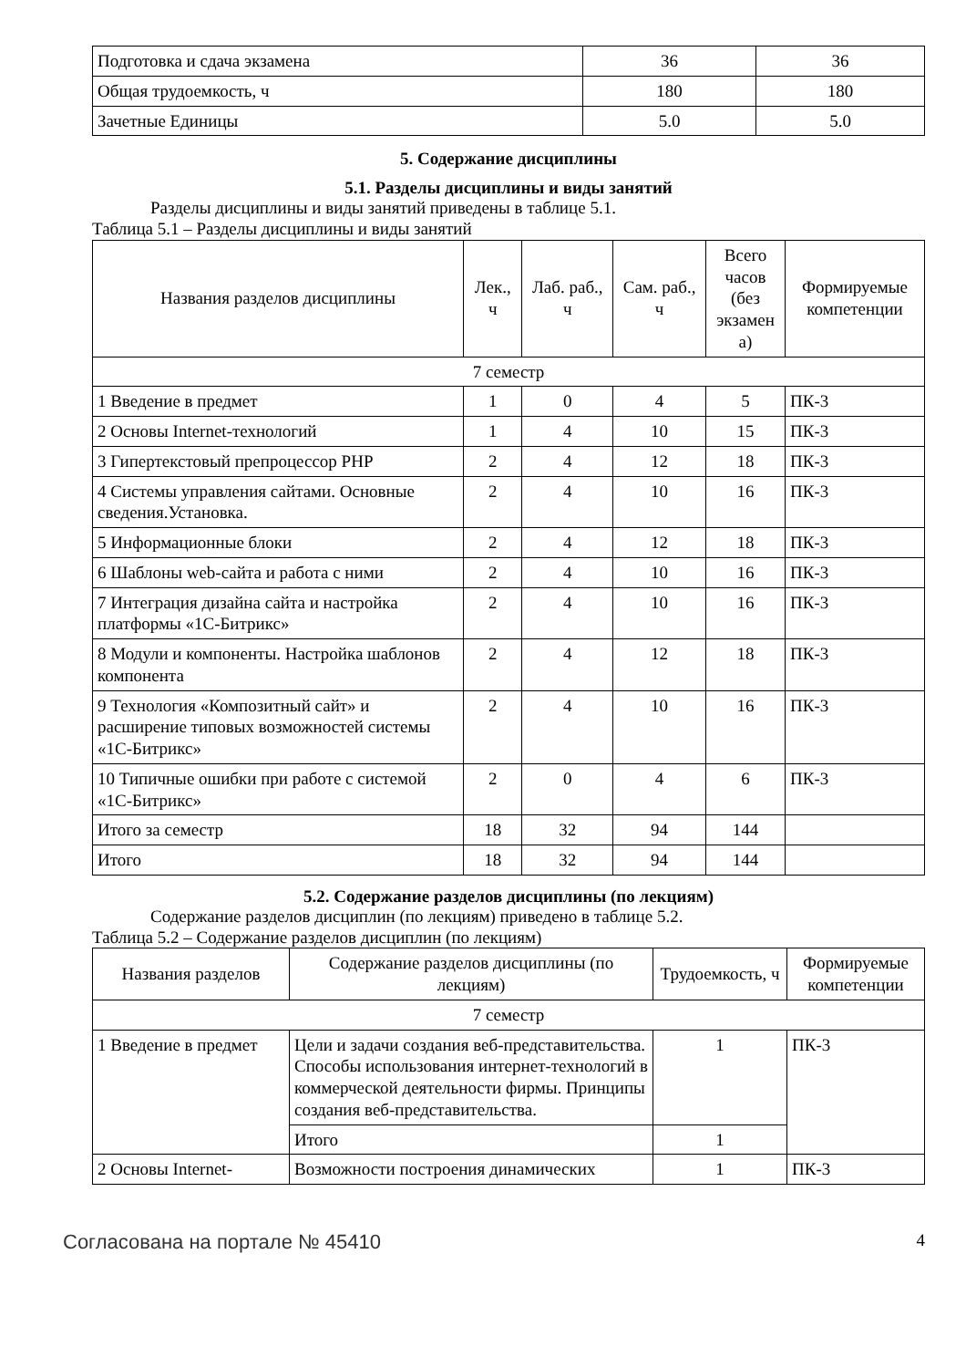| Подготовка и сдача экзамена | 36 | 36 |
| Общая трудоемкость, ч | 180 | 180 |
| Зачетные Единицы | 5.0 | 5.0 |
5. Содержание дисциплины
5.1. Разделы дисциплины и виды занятий
Разделы дисциплины и виды занятий приведены в таблице 5.1.
Таблица 5.1 – Разделы дисциплины и виды занятий
| Названия разделов дисциплины | Лек., ч | Лаб. раб., ч | Сам. раб., ч | Всего часов (без экзамен а) | Формируемые компетенции |
| --- | --- | --- | --- | --- | --- |
| 7 семестр | | | | | |
| 1 Введение в предмет | 1 | 0 | 4 | 5 | ПК-3 |
| 2 Основы Internet-технологий | 1 | 4 | 10 | 15 | ПК-3 |
| 3 Гипертекстовый препроцессор PHP | 2 | 4 | 12 | 18 | ПК-3 |
| 4 Системы управления сайтами. Основные сведения.Установка. | 2 | 4 | 10 | 16 | ПК-3 |
| 5 Информационные блоки | 2 | 4 | 12 | 18 | ПК-3 |
| 6 Шаблоны web-сайта и работа с ними | 2 | 4 | 10 | 16 | ПК-3 |
| 7 Интеграция дизайна сайта и настройка платформы «1С-Битрикс» | 2 | 4 | 10 | 16 | ПК-3 |
| 8 Модули и компоненты. Настройка шаблонов компонента | 2 | 4 | 12 | 18 | ПК-3 |
| 9 Технология «Композитный сайт» и расширение типовых возможностей системы «1С-Битрикс» | 2 | 4 | 10 | 16 | ПК-3 |
| 10 Типичные ошибки при работе с системой «1С-Битрикс» | 2 | 0 | 4 | 6 | ПК-3 |
| Итого за семестр | 18 | 32 | 94 | 144 | |
| Итого | 18 | 32 | 94 | 144 | |
5.2. Содержание разделов дисциплины (по лекциям)
Содержание разделов дисциплин (по лекциям) приведено в таблице 5.2.
Таблица 5.2 – Содержание разделов дисциплин (по лекциям)
| Названия разделов | Содержание разделов дисциплины (по лекциям) | Трудоемкость, ч | Формируемые компетенции |
| --- | --- | --- | --- |
| 7 семестр | | | |
| 1 Введение в предмет | Цели и задачи создания веб-представительства. Способы использования интернет-технологий в коммерческой деятельности фирмы. Принципы создания веб-представительства. | 1 | ПК-3 |
| | Итого | 1 | |
| 2 Основы Internet- | Возможности построения динамических | 1 | ПК-3 |
Согласована на портале № 45410 4